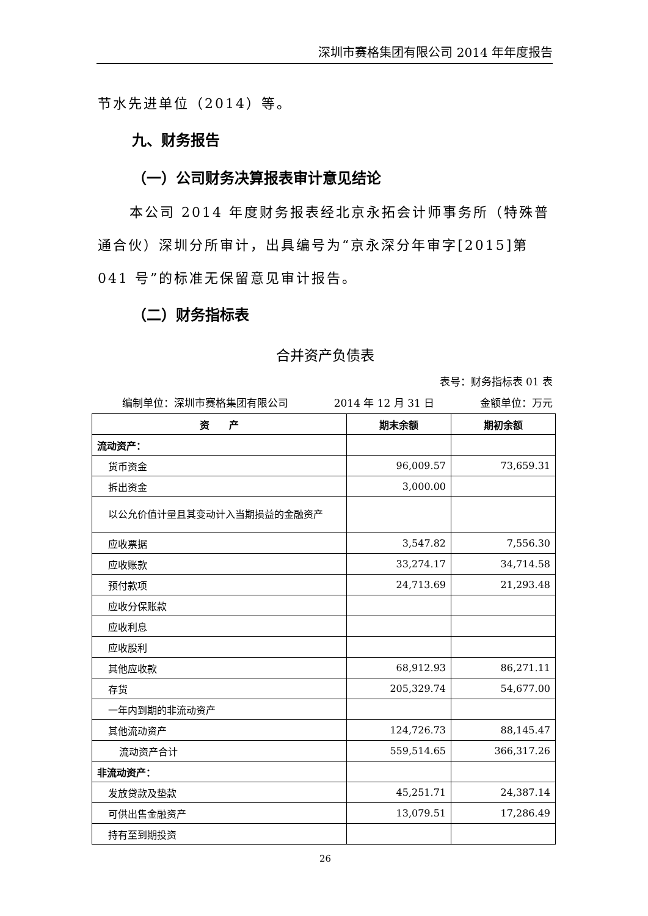深圳市赛格集团有限公司 2014 年年度报告
节水先进单位（2014）等。
九、财务报告
（一）公司财务决算报表审计意见结论
本公司 2014 年度财务报表经北京永拓会计师事务所（特殊普通合伙）深圳分所审计，出具编号为“京永深分年审字[2015]第 041 号”的标准无保留意见审计报告。
（二）财务指标表
合并资产负债表
表号：财务指标表 01 表
编制单位：深圳市赛格集团有限公司 2014 年 12 月 31 日 金额单位：万元
| 资 产 | 期末余额 | 期初余额 |
| --- | --- | --- |
| 流动资产： | | |
| 货币资金 | 96,009.57 | 73,659.31 |
| 拆出资金 | 3,000.00 | |
| 以公允价值计量且其变动计入当期损益的金融资产 | | |
| 应收票据 | 3,547.82 | 7,556.30 |
| 应收账款 | 33,274.17 | 34,714.58 |
| 预付款项 | 24,713.69 | 21,293.48 |
| 应收分保账款 | | |
| 应收利息 | | |
| 应收股利 | | |
| 其他应收款 | 68,912.93 | 86,271.11 |
| 存货 | 205,329.74 | 54,677.00 |
| 一年内到期的非流动资产 | | |
| 其他流动资产 | 124,726.73 | 88,145.47 |
| 流动资产合计 | 559,514.65 | 366,317.26 |
| 非流动资产： | | |
| 发放贷款及垫款 | 45,251.71 | 24,387.14 |
| 可供出售金融资产 | 13,079.51 | 17,286.49 |
| 持有至到期投资 | | |
26